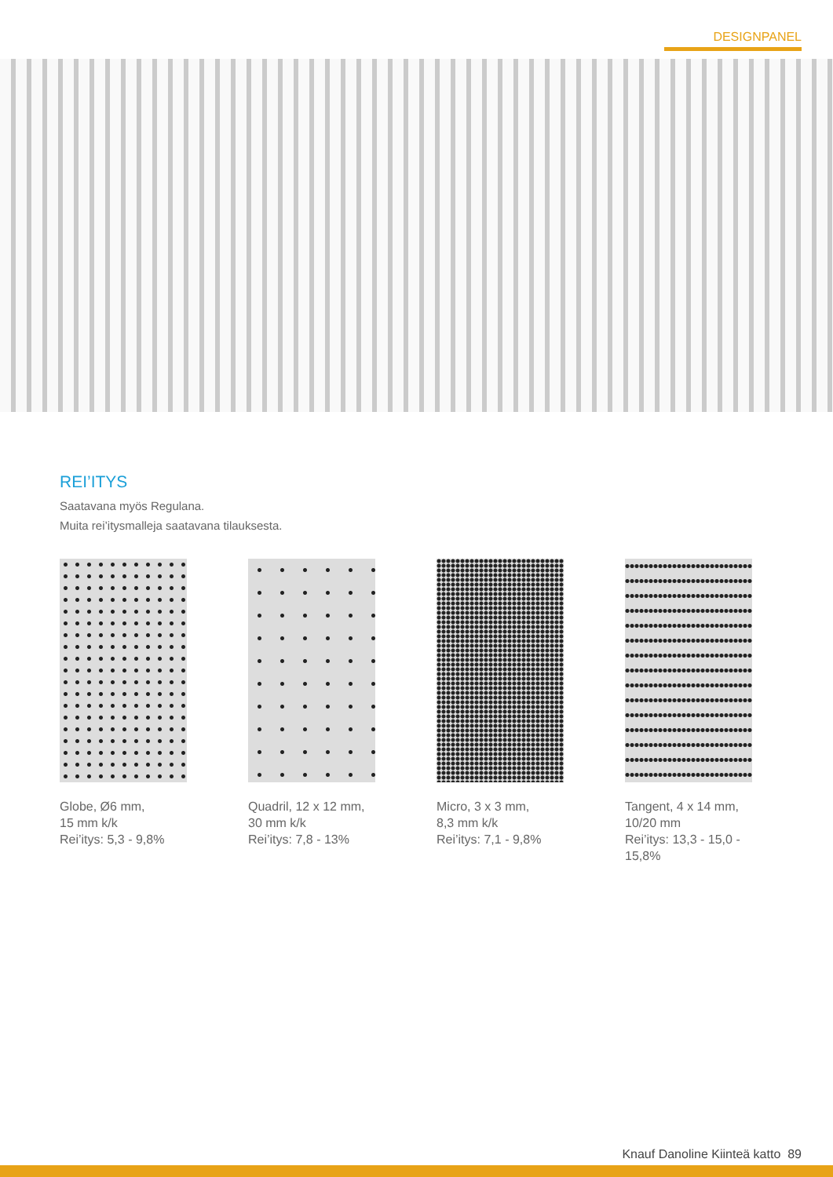DESIGNPANEL
REI’ITYS
Saatavana myös Regulana.
Muita rei’itysmalleja saatavana tilauksesta.
Globe, Ø6 mm,
15 mm k/k
Rei’itys: 5,3 - 9,8%
Quadril, 12 x 12 mm,
30 mm k/k
Rei’itys: 7,8 - 13%
Micro, 3 x 3 mm,
8,3 mm k/k
Rei’itys: 7,1 - 9,8%
Tangent, 4 x 14 mm,
10/20 mm
Rei’itys: 13,3 - 15,0 -
15,8%
Knauf Danoline Kiinteä katto 89